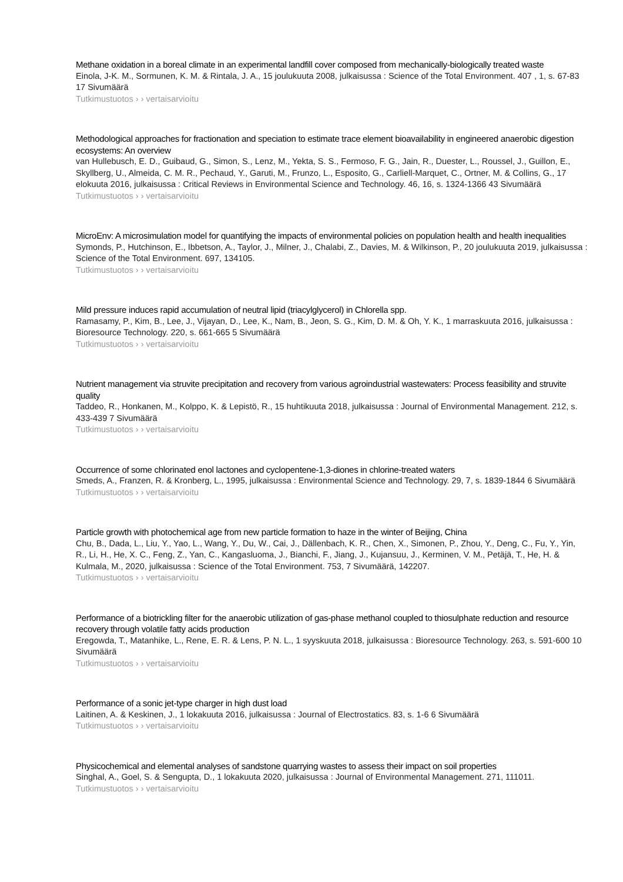Methane oxidation in a boreal climate in an experimental landfill cover composed from mechanically-biologically treated waste
Einola, J-K. M., Sormunen, K. M. & Rintala, J. A., 15 joulukuuta 2008, julkaisussa : Science of the Total Environment. 407 , 1, s. 67-83 17 Sivumäärä
Tutkimustuotos › › vertaisarvioitu
Methodological approaches for fractionation and speciation to estimate trace element bioavailability in engineered anaerobic digestion ecosystems: An overview
van Hullebusch, E. D., Guibaud, G., Simon, S., Lenz, M., Yekta, S. S., Fermoso, F. G., Jain, R., Duester, L., Roussel, J., Guillon, E., Skyllberg, U., Almeida, C. M. R., Pechaud, Y., Garuti, M., Frunzo, L., Esposito, G., Carliell-Marquet, C., Ortner, M. & Collins, G., 17 elokuuta 2016, julkaisussa : Critical Reviews in Environmental Science and Technology. 46, 16, s. 1324-1366 43 Sivumäärä
Tutkimustuotos › › vertaisarvioitu
MicroEnv: A microsimulation model for quantifying the impacts of environmental policies on population health and health inequalities
Symonds, P., Hutchinson, E., Ibbetson, A., Taylor, J., Milner, J., Chalabi, Z., Davies, M. & Wilkinson, P., 20 joulukuuta 2019, julkaisussa : Science of the Total Environment. 697, 134105.
Tutkimustuotos › › vertaisarvioitu
Mild pressure induces rapid accumulation of neutral lipid (triacylglycerol) in Chlorella spp.
Ramasamy, P., Kim, B., Lee, J., Vijayan, D., Lee, K., Nam, B., Jeon, S. G., Kim, D. M. & Oh, Y. K., 1 marraskuuta 2016, julkaisussa : Bioresource Technology. 220, s. 661-665 5 Sivumäärä
Tutkimustuotos › › vertaisarvioitu
Nutrient management via struvite precipitation and recovery from various agroindustrial wastewaters: Process feasibility and struvite quality
Taddeo, R., Honkanen, M., Kolppo, K. & Lepistö, R., 15 huhtikuuta 2018, julkaisussa : Journal of Environmental Management. 212, s. 433-439 7 Sivumäärä
Tutkimustuotos › › vertaisarvioitu
Occurrence of some chlorinated enol lactones and cyclopentene-1,3-diones in chlorine-treated waters
Smeds, A., Franzen, R. & Kronberg, L., 1995, julkaisussa : Environmental Science and Technology. 29, 7, s. 1839-1844 6 Sivumäärä
Tutkimustuotos › › vertaisarvioitu
Particle growth with photochemical age from new particle formation to haze in the winter of Beijing, China
Chu, B., Dada, L., Liu, Y., Yao, L., Wang, Y., Du, W., Cai, J., Dällenbach, K. R., Chen, X., Simonen, P., Zhou, Y., Deng, C., Fu, Y., Yin, R., Li, H., He, X. C., Feng, Z., Yan, C., Kangasluoma, J., Bianchi, F., Jiang, J., Kujansuu, J., Kerminen, V. M., Petäjä, T., He, H. & Kulmala, M., 2020, julkaisussa : Science of the Total Environment. 753, 7 Sivumäärä, 142207.
Tutkimustuotos › › vertaisarvioitu
Performance of a biotrickling filter for the anaerobic utilization of gas-phase methanol coupled to thiosulphate reduction and resource recovery through volatile fatty acids production
Eregowda, T., Matanhike, L., Rene, E. R. & Lens, P. N. L., 1 syyskuuta 2018, julkaisussa : Bioresource Technology. 263, s. 591-600 10 Sivumäärä
Tutkimustuotos › › vertaisarvioitu
Performance of a sonic jet-type charger in high dust load
Laitinen, A. & Keskinen, J., 1 lokakuuta 2016, julkaisussa : Journal of Electrostatics. 83, s. 1-6 6 Sivumäärä
Tutkimustuotos › › vertaisarvioitu
Physicochemical and elemental analyses of sandstone quarrying wastes to assess their impact on soil properties
Singhal, A., Goel, S. & Sengupta, D., 1 lokakuuta 2020, julkaisussa : Journal of Environmental Management. 271, 111011.
Tutkimustuotos › › vertaisarvioitu